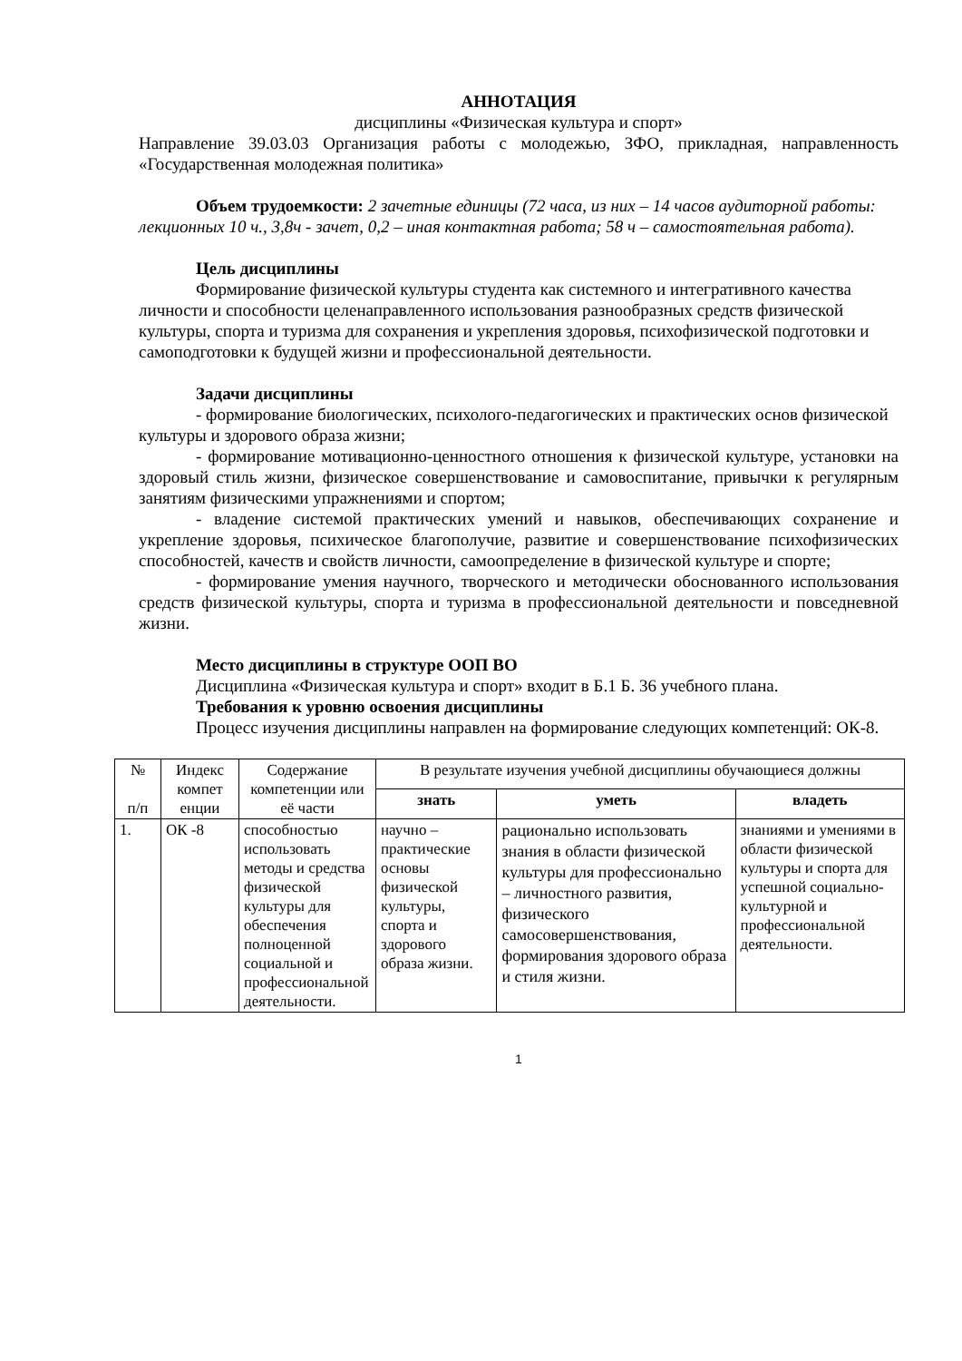АННОТАЦИЯ
дисциплины «Физическая культура и спорт»
Направление 39.03.03 Организация работы с молодежью, ЗФО, прикладная, направленность «Государственная молодежная политика»
Объем трудоемкости: 2 зачетные единицы (72 часа, из них – 14 часов аудиторной работы: лекционных 10 ч., 3,8ч - зачет, 0,2 – иная контактная работа; 58 ч – самостоятельная работа).
Цель дисциплины
Формирование физической культуры студента как системного и интегративного качества личности и способности целенаправленного использования разнообразных средств физической культуры, спорта и туризма для сохранения и укрепления здоровья, психофизической подготовки и самоподготовки к будущей жизни и профессиональной деятельности.
Задачи дисциплины
- формирование биологических, психолого-педагогических и практических основ физической культуры и здорового образа жизни;
- формирование мотивационно-ценностного отношения к физической культуре, установки на здоровый стиль жизни, физическое совершенствование и самовоспитание, привычки к регулярным занятиям физическими упражнениями и спортом;
- владение системой практических умений и навыков, обеспечивающих сохранение и укрепление здоровья, психическое благополучие, развитие и совершенствование психофизических способностей, качеств и свойств личности, самоопределение в физической культуре и спорте;
- формирование умения научного, творческого и методически обоснованного использования средств физической культуры, спорта и туризма в профессиональной деятельности и повседневной жизни.
Место дисциплины в структуре ООП ВО
Дисциплина «Физическая культура и спорт» входит в Б.1 Б. 36 учебного плана.
Требования к уровню освоения дисциплины
Процесс изучения дисциплины направлен на формирование следующих компетенций: ОК-8.
| № п/п | Индекс компет енции | Содержание компетенции или её части | В результате изучения учебной дисциплины обучающиеся должны | | |
| --- | --- | --- | --- | --- | --- |
| | | | знать | уметь | владеть |
| 1. | ОК -8 | способностью использовать методы и средства физической культуры для обеспечения полноценной социальной и профессиональной деятельности. | научно – практические основы физической культуры, спорта и здорового образа жизни. | рационально использовать знания в области физической культуры для профессионально – личностного развития, физического самосовершенствования, формирования здорового образа и стиля жизни. | знаниями и умениями в области физической культуры и спорта для успешной социально-культурной и профессиональной деятельности. |
1